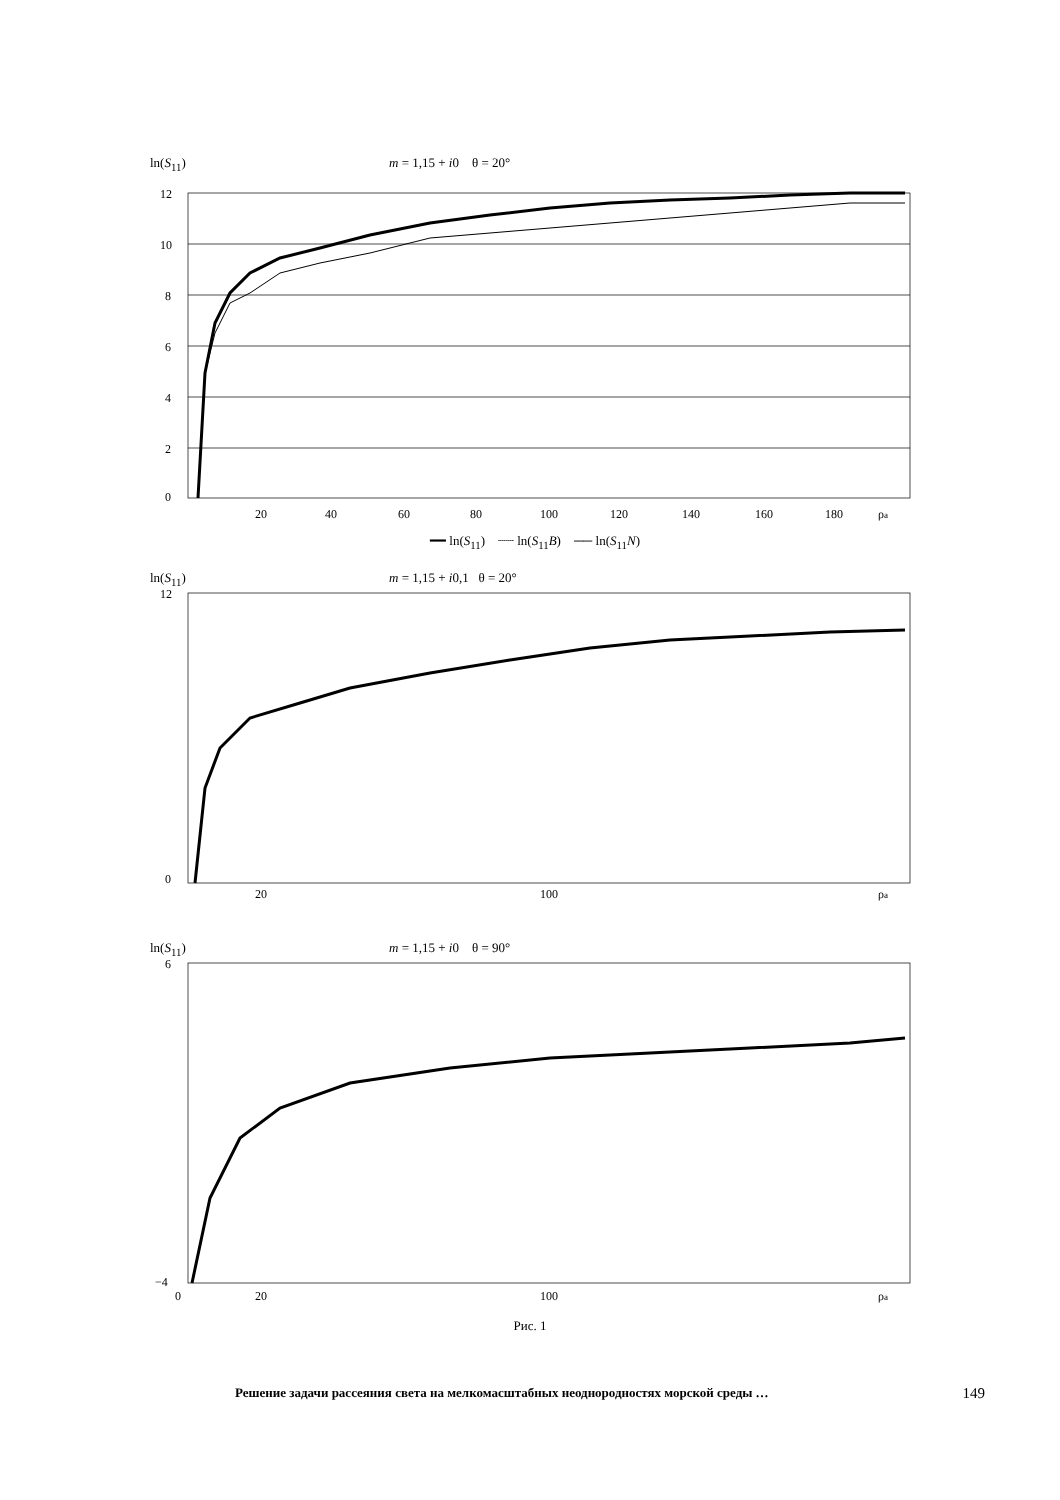ln(S<sub>11</sub>) m = 1,15 + i0 θ = 20°
12
10
8
6
4
2
0
20
40
60
80
100
120
140
160
180
ρa
━━ ln(S<sub>11</sub>) ┈┈ ln(S<sub>11</sub>B) ── ln(S<sub>11</sub>N)
ln(S<sub>11</sub>) m = 1,15 + i0,1 θ = 20°
12
0
20
100
ρa
ln(S<sub>11</sub>) m = 1,15 + i0 θ = 90°
6
−4
0
20
100
ρa
Рис. 1
Решение задачи рассеяния света на мелкомасштабных неоднородностях морской среды … 149